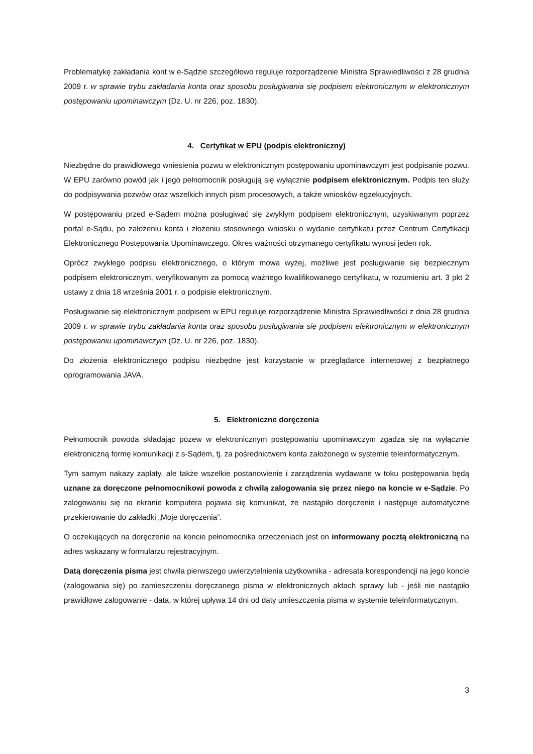Problematykę zakładania kont w e-Sądzie szczegółowo reguluje rozporządzenie Ministra Sprawiedliwości z 28 grudnia 2009 r. w sprawie trybu zakładania konta oraz sposobu posługiwania się podpisem elektronicznym w elektronicznym postępowaniu upominawczym (Dz. U. nr 226, poz. 1830).
4. Certyfikat w EPU (podpis elektroniczny)
Niezbędne do prawidłowego wniesienia pozwu w elektronicznym postępowaniu upominawczym jest podpisanie pozwu. W EPU zarówno powód jak i jego pełnomocnik posługują się wyłącznie podpisem elektronicznym. Podpis ten służy do podpisywania pozwów oraz wszelkich innych pism procesowych, a także wniosków egzekucyjnych.
W postępowaniu przed e-Sądem można posługiwać się zwykłym podpisem elektronicznym, uzyskiwanym poprzez portal e-Sądu, po założeniu konta i złożeniu stosownego wniosku o wydanie certyfikatu przez Centrum Certyfikacji Elektronicznego Postępowania Upominawczego. Okres ważności otrzymanego certyfikatu wynosi jeden rok.
Oprócz zwykłego podpisu elektronicznego, o którym mowa wyżej, możliwe jest posługiwanie się bezpiecznym podpisem elektronicznym, weryfikowanym za pomocą ważnego kwalifikowanego certyfikatu, w rozumieniu art. 3 pkt 2 ustawy z dnia 18 września 2001 r. o podpisie elektronicznym.
Posługiwanie się elektronicznym podpisem w EPU reguluje rozporządzenie Ministra Sprawiedliwości z dnia 28 grudnia 2009 r. w sprawie trybu zakładania konta oraz sposobu posługiwania się podpisem elektronicznym w elektronicznym postępowaniu upominawczym (Dz. U. nr 226, poz. 1830).
Do złożenia elektronicznego podpisu niezbędne jest korzystanie w przeglądarce internetowej z bezpłatnego oprogramowania JAVA.
5. Elektroniczne doręczenia
Pełnomocnik powoda składając pozew w elektronicznym postępowaniu upominawczym zgadza się na wyłącznie elektroniczną formę komunikacji z s-Sądem, tj. za pośrednictwem konta założonego w systemie teleinformatycznym.
Tym samym nakazy zapłaty, ale także wszelkie postanowienie i zarządzenia wydawane w toku postępowania będą uznane za doręczone pełnomocnikowi powoda z chwilą zalogowania się przez niego na koncie w e-Sądzie. Po zalogowaniu się na ekranie komputera pojawia się komunikat, że nastąpiło doręczenie i następuje automatyczne przekierowanie do zakładki „Moje doręczenia”.
O oczekujących na doręczenie na koncie pełnomocnika orzeczeniach jest on informowany pocztą elektroniczną na adres wskazany w formularzu rejestracyjnym.
Datą doręczenia pisma jest chwila pierwszego uwierzytelnienia użytkownika - adresata korespondencji na jego koncie (zalogowania się) po zamieszczeniu doręczanego pisma w elektronicznych aktach sprawy lub - jeśli nie nastąpiło prawidłowe zalogowanie - data, w której upływa 14 dni od daty umieszczenia pisma w systemie teleinformatycznym.
3